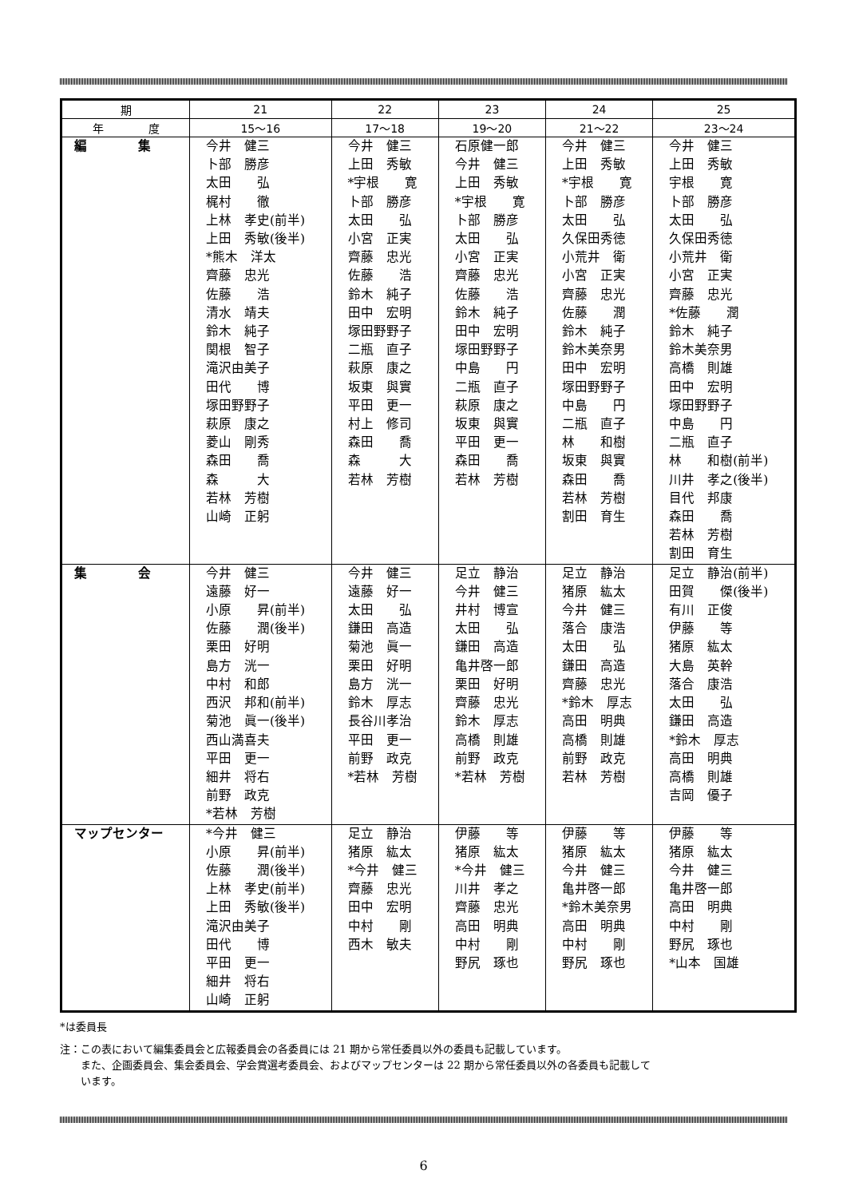| 期 | 21 | 22 | 23 | 24 | 25 |
| --- | --- | --- | --- | --- | --- |
| 年 度 | 15～16 | 17～18 | 19～20 | 21～22 | 23～24 |
| 編 集 | 今井 健三 卜部 勝彦 太田 弘 梶村 徹 上林 孝史(前半) 上田 秀敏(後半) *熊木 洋太 齊藤 忠光 佐藤 浩 清水 靖夫 鈴木 純子 関根 智子 滝沢由美子 田代 博 塚田野野子 萩原 康之 菱山 剛秀 森田 喬 森 大 若林 芳樹 山崎 正躬 | 今井 健三 上田 秀敏 *宇根 寛 卜部 勝彦 太田 弘 小宮 正実 齊藤 忠光 佐藤 浩 鈴木 純子 田中 宏明 塚田野野子 二瓶 直子 萩原 康之 坂東 與實 平田 更一 村上 修司 森田 喬 森 大 若林 芳樹 | 石原健一郎 今井 健三 上田 秀敏 *宇根 寛 卜部 勝彦 太田 弘 小宮 正実 齊藤 忠光 佐藤 浩 鈴木 純子 田中 宏明 塚田野野子 中島 円 二瓶 直子 萩原 康之 坂東 與實 平田 更一 森田 喬 若林 芳樹 | 今井 健三 上田 秀敏 *宇根 寛 卜部 勝彦 太田 弘 久保田秀徳 小荒井 衛 小宮 正実 齊藤 忠光 佐藤 潤 鈴木 純子 鈴木美奈男 田中 宏明 塚田野野子 中島 円 二瓶 直子 林 和樹 坂東 與實 森田 喬 若林 芳樹 割田 育生 | 今井 健三 上田 秀敏 宇根 寛 卜部 勝彦 太田 弘 久保田秀徳 小荒井 衛 小宮 正実 齊藤 忠光 *佐藤 潤 鈴木 純子 鈴木美奈男 高橋 則雄 田中 宏明 塚田野野子 中島 円 二瓶 直子 林 和樹(前半) 川井 孝之(後半) 目代 邦康 森田 喬 若林 芳樹 割田 育生 |
| 集 会 | 今井 健三 遠藤 好一 小原 昇(前半) 佐藤 潤(後半) 栗田 好明 島方 洸一 中村 和郎 西沢 邦和(前半) 菊池 眞一(後半) 西山満喜夫 平田 更一 細井 将右 前野 政克 *若林 芳樹 | 今井 健三 遠藤 好一 太田 弘 鎌田 高造 菊池 眞一 栗田 好明 島方 洸一 鈴木 厚志 長谷川孝治 平田 更一 前野 政克 *若林 芳樹 | 足立 静治 今井 健三 井村 博宣 太田 弘 鎌田 高造 亀井啓一郎 栗田 好明 齊藤 忠光 鈴木 厚志 高橋 則雄 前野 政克 *若林 芳樹 | 足立 静治 猪原 紘太 今井 健三 落合 康浩 太田 弘 鎌田 高造 齊藤 忠光 *鈴木 厚志 高田 明典 高橋 則雄 前野 政克 若林 芳樹 | 足立 静治(前半) 田賀 傑(後半) 有川 正俊 伊藤 等 猪原 紘太 大島 英幹 落合 康浩 太田 弘 鎌田 高造 *鈴木 厚志 高田 明典 高橋 則雄 吉岡 優子 |
| マップセンター | *今井 健三 小原 昇(前半) 佐藤 潤(後半) 上林 孝史(前半) 上田 秀敏(後半) 滝沢由美子 田代 博 平田 更一 細井 将右 山崎 正躬 | 足立 静治 猪原 紘太 *今井 健三 齊藤 忠光 田中 宏明 中村 剛 西木 敏夫 | 伊藤 等 猪原 紘太 *今井 健三 川井 孝之 齊藤 忠光 高田 明典 中村 剛 野尻 琢也 | 伊藤 等 猪原 紘太 今井 健三 亀井啓一郎 *鈴木美奈男 高田 明典 中村 剛 野尻 琢也 | 伊藤 等 猪原 紘太 今井 健三 亀井啓一郎 高田 明典 中村 剛 野尻 琢也 *山本 国雄 |
*は委員長
注：この表において編集委員会と広報委員会の各委員には 21 期から常任委員以外の委員も記載しています。
　　また、企画委員会、集会委員会、学会賞選考委員会、およびマップセンターは 22 期から常任委員以外の各委員も記載して
　　います。
6